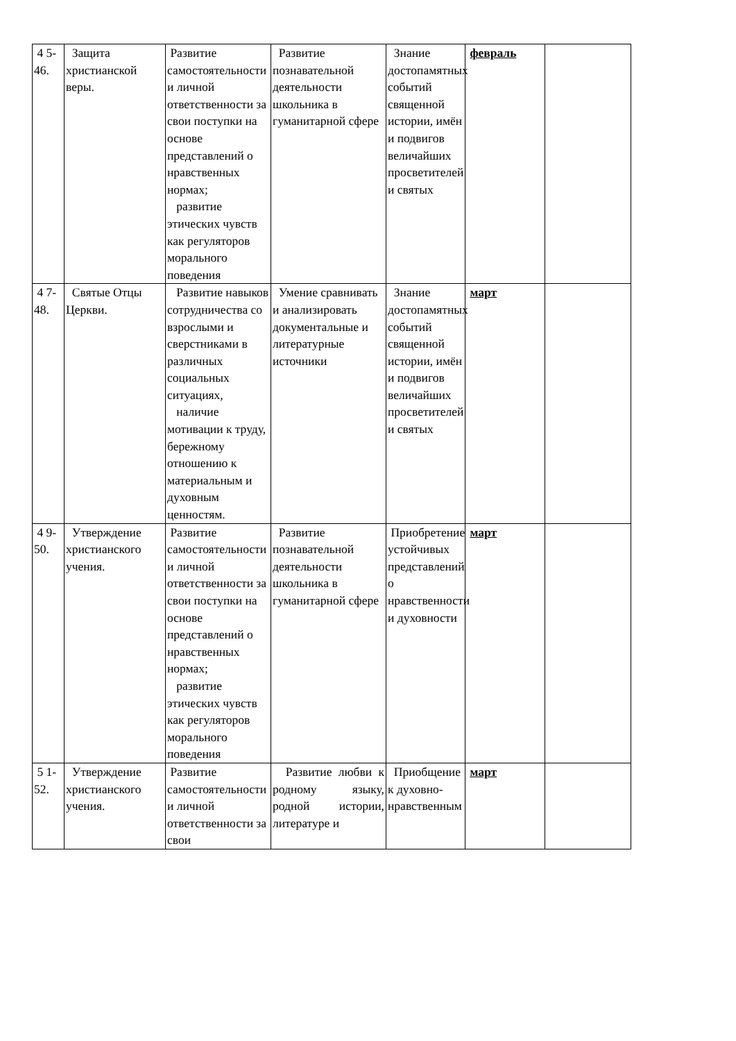| 4 5-46. | Защита христианской веры. | Развитие самостоятельности и личной ответственности за свои поступки на основе представлений о нравственных нормах; развитие этических чувств как регуляторов морального поведения | Развитие познавательной деятельности школьника в гуманитарной сфере | Знание достопамятных событий священной истории, имён и подвигов величайших просветителей и святых | февраль | |
| 4 7-48. | Святые Отцы Церкви. | Развитие навыков сотрудничества со взрослыми и сверстниками в различных социальных ситуациях, наличие мотивации к труду, бережному отношению к материальным и духовным ценностям. | Умение сравнивать и анализировать документальные и литературные источники | Знание достопамятных событий священной истории, имён и подвигов величайших просветителей и святых | март | |
| 4 9-50. | Утверждение христианского учения. | Развитие самостоятельности и личной ответственности за свои поступки на основе представлений о нравственных нормах; развитие этических чувств как регуляторов морального поведения | Развитие познавательной деятельности школьника в гуманитарной сфере | Приобретение устойчивых представлений о нравственности и духовности | март | |
| 5 1-52. | Утверждение христианского учения. | Развитие самостоятельности и личной ответственности за свои | Развитие любви к родному языку, родной истории, литературе и | Приобщение к духовно-нравственным | март | |